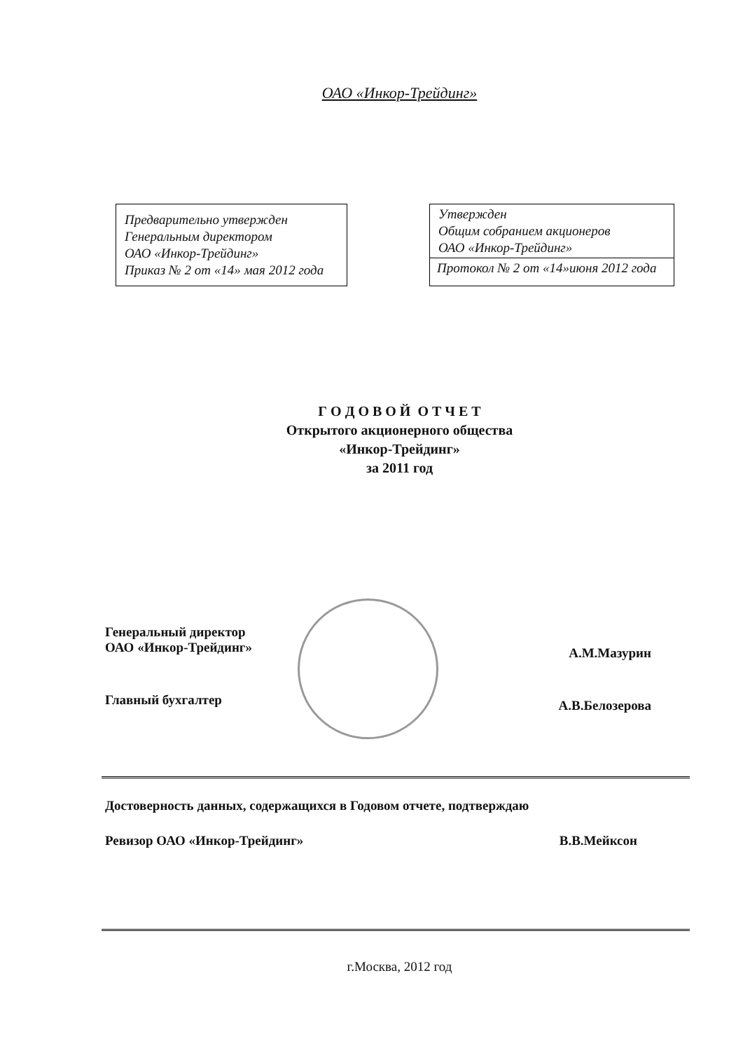ОАО «Инкор-Трейдинг»
Предварительно утвержден
Генеральным директором
ОАО «Инкор-Трейдинг»
Приказ № 2 от «14» мая 2012 года
Утвержден
Общим собранием акционеров
ОАО «Инкор-Трейдинг»
Протокол № 2 от «14»июня 2012 года
Г О Д О В О Й О Т Ч Е Т
Открытого акционерного общества
«Инкор-Трейдинг»
за 2011 год
Генеральный директор
ОАО «Инкор-Трейдинг»
А.М.Мазурин
Главный бухгалтер
А.В.Белозерова
Достоверность данных, содержащихся в Годовом отчете, подтверждаю
Ревизор ОАО «Инкор-Трейдинг» В.В.Мейксон
г.Москва, 2012 год